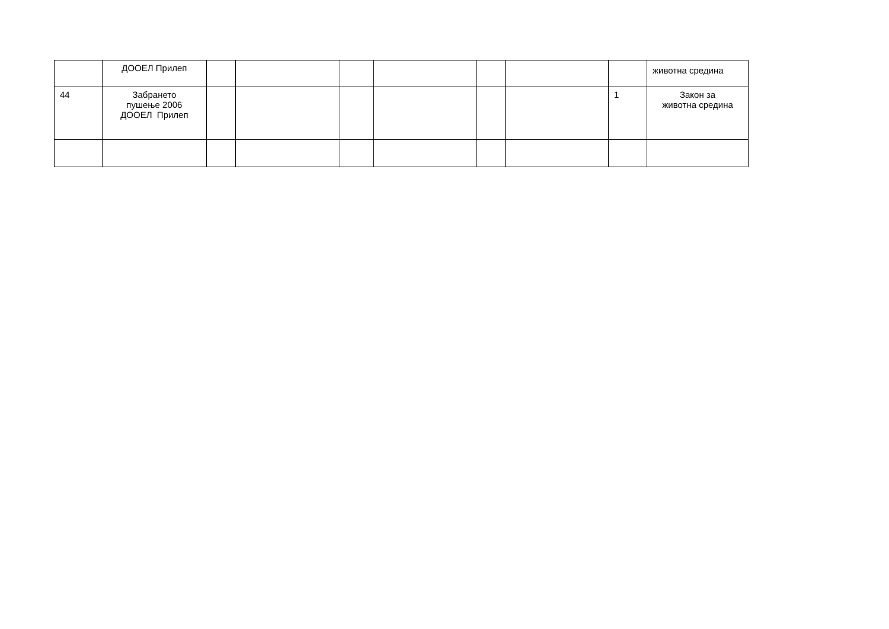| | ДООЕЛ Прилеп | | | | | | | | животна средина |
| 44 | Забрането пушење 2006 ДООЕЛ Прилеп | | | | | | | 1 | Закон за животна средина |